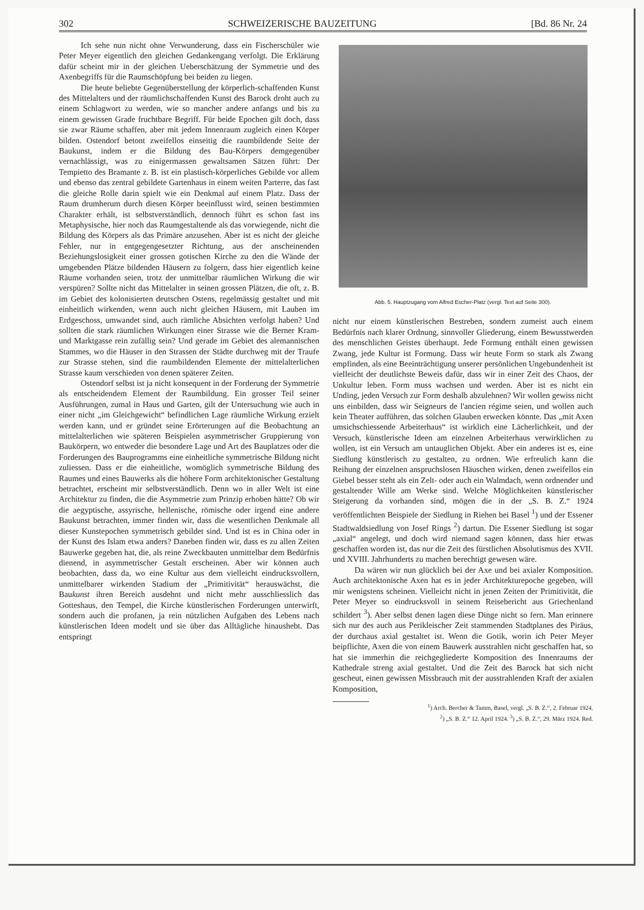302 SCHWEIZERISCHE BAUZEITUNG [Bd. 86 Nr. 24
Ich sehe nun nicht ohne Verwunderung, dass ein Fischerschüler wie Peter Meyer eigentlich den gleichen Gedankengang verfolgt. Die Erklärung dafür scheint mir in der gleichen Ueberschätzung der Symmetrie und des Axenbegriffs für die Raumschöpfung bei beiden zu liegen.
Die heute beliebte Gegenüberstellung der körperlich-schaffenden Kunst des Mittelalters und der räumlichschaffenden Kunst des Barock droht auch zu einem Schlagwort zu werden, wie so mancher andere anfangs und bis zu einem gewissen Grade fruchtbare Begriff. Für beide Epochen gilt doch, dass sie zwar Räume schaffen, aber mit jedem Innenraum zugleich einen Körper bilden. Ostendorf betont zweifellos einseitig die raumbildende Seite der Baukunst, indem er die Bildung des Bau-Körpers demgegenüber vernachlässigt, was zu einigermassen gewaltsamen Sätzen führt: Der Tempietto des Bramante z. B. ist ein plastisch-körperliches Gebilde vor allem und ebenso das zentral gebildete Gartenhaus in einem weiten Parterre, das fast die gleiche Rolle darin spielt wie ein Denkmal auf einem Platz. Dass der Raum drumherum durch diesen Körper beeinflusst wird, seinen bestimmten Charakter erhält, ist selbstverständlich, dennoch führt es schon fast ins Metaphysische, hier noch das Raumgestaltende als das vorwiegende, nicht die Bildung des Körpers als das Primäre anzusehen. Aber ist es nicht der gleiche Fehler, nur in entgegengesetzter Richtung, aus der anscheinenden Beziehungslosigkeit einer grossen gotischen Kirche zu den die Wände der umgebenden Plätze bildenden Häusern zu folgern, dass hier eigentlich keine Räume vorhanden seien, trotz der unmittelbar räumlichen Wirkung die wir verspüren? Sollte nicht das Mittelalter in seinen grossen Plätzen, die oft, z. B. im Gebiet des kolonisierten deutschen Ostens, regelmässig gestaltet und mit einheitlich wirkenden, wenn auch nicht gleichen Häusern, mit Lauben im Erdgeschoss, umwandet sind, auch rämliche Absichten verfolgt haben? Und sollten die stark räumlichen Wirkungen einer Strasse wie die Berner Kram- und Marktgasse rein zufällig sein? Und gerade im Gebiet des alemannischen Stammes, wo die Häuser in den Strassen der Städte durchweg mit der Traufe zur Strasse stehen, sind die raumbildenden Elemente der mittelalterlichen Strasse kaum verschieden von denen späterer Zeiten.
Ostendorf selbst ist ja nicht konsequent in der Forderung der Symmetrie als entscheidendem Element der Raumbildung. Ein grosser Teil seiner Ausführungen, zumal in Haus und Garten, gilt der Untersuchung wie auch in einer nicht „im Gleichgewicht“ befindlichen Lage räumliche Wirkung erzielt werden kann, und er gründet seine Erörterungen auf die Beobachtung an mittelalterlichen wie späteren Beispielen asymmetrischer Gruppierung von Baukörpern, wo entweder die besondere Lage und Art des Bauplatzes oder die Forderungen des Bauprogramms eine einheitliche symmetrische Bildung nicht zuliessen. Dass er die einheitliche, womöglich symmetrische Bildung des Raumes und eines Bauwerks als die höhere Form architektonischer Gestaltung betrachtet, erscheint mir selbstverständlich. Denn wo in aller Welt ist eine Architektur zu finden, die die Asymmetrie zum Prinzip erhoben hätte? Ob wir die aegyptische, assyrische, hellenische, römische oder irgend eine andere Baukunst betrachten, immer finden wir, dass die wesentlichen Denkmale all dieser Kunstepochen symmetrisch gebildet sind. Und ist es in China oder in der Kunst des Islam etwa anders? Daneben finden wir, dass es zu allen Zeiten Bauwerke gegeben hat, die, als reine Zweckbauten unmittelbar dem Bedürfnis dienend, in asymmetrischer Gestalt erscheinen. Aber wir können auch beobachten, dass da, wo eine Kultur aus dem vielleicht eindrucksvollern, unmittelbarer wirkenden Stadium der „Primitivität“ herauswächst, die Baukunst ihren Bereich ausdehnt und nicht mehr ausschliesslich das Gotteshaus, den Tempel, die Kirche künstlerischen Forderungen unterwirft, sondern auch die profanen, ja rein nützlichen Aufgaben des Lebens nach künstlerischen Ideen modelt und sie über das Alltägliche hinaushebt. Das entspringt
Abb. 5. Hauptzugang vom Alfred Escher-Platz (vergl. Text auf Seite 300).
nicht nur einem künstlerischen Bestreben, sondern zumeist auch einem Bedürfnis nach klarer Ordnung, sinnvoller Gliederung, einem Bewusstwerden des menschlichen Geistes überhaupt. Jede Formung enthält einen gewissen Zwang, jede Kultur ist Formung. Dass wir heute Form so stark als Zwang empfinden, als eine Beeinträchtigung unserer persönlichen Ungebundenheit ist vielleicht der deutlichste Beweis dafür, dass wir in einer Zeit des Chaos, der Unkultur leben. Form muss wachsen und werden. Aber ist es nicht ein Unding, jeden Versuch zur Form deshalb abzulehnen? Wir wollen gewiss nicht uns einbilden, dass wir Seigneurs de l'ancien régime seien, und wollen auch kein Theater aufführen, das solchen Glauben erwecken könnte. Das „mit Axen umsichschiessende Arbeiterhaus“ ist wirklich eine Lächerlichkeit, und der Versuch, künstlerische Ideen am einzelnen Arbeiterhaus verwirklichen zu wollen, ist ein Versuch am untauglichen Objekt. Aber ein anderes ist es, eine Siedlung künstlerisch zu gestalten, zu ordnen. Wie erfreulich kann die Reihung der einzelnen anspruchslosen Häuschen wirken, denen zweifellos ein Giebel besser steht als ein Zelt- oder auch ein Walmdach, wenn ordnender und gestaltender Wille am Werke sind. Welche Möglichkeiten künstlerischer Steigerung da vorhanden sind, mögen die in der „S. B. Z.“ 1924 veröffentlichten Beispiele der Siedlung in Riehen bei Basel <sup>1</sup>) und der Essener Stadtwaldsiedlung von Josef Rings <sup>2</sup>) dartun. Die Essener Siedlung ist sogar „axial“ angelegt, und doch wird niemand sagen können, dass hier etwas geschaffen worden ist, das nur die Zeit des fürstlichen Absolutismus des XVII. und XVIII. Jahrhunderts zu machen berechtigt gewesen wäre.
Da wären wir nun glücklich bei der Axe und bei axialer Komposition. Auch architektonische Axen hat es in jeder Architekturepoche gegeben, will mir wenigstens scheinen. Vielleicht nicht in jenen Zeiten der Primitivität, die Peter Meyer so eindrucksvoll in seinem Reisebericht aus Griechenland schildert <sup>3</sup>). Aber selbst denen lagen diese Dinge nicht so fern. Man erinnere sich nur des auch aus Perikleischer Zeit stammenden Stadtplanes des Piräus, der durchaus axial gestaltet ist. Wenn die Gotik, worin ich Peter Meyer beipflichte, Axen die von einem Bauwerk ausstrahlen nicht geschaffen hat, so hat sie immerhin die reichgegliederte Komposition des Innenraums der Kathedrale streng axial gestaltet. Und die Zeit des Barock hat sich nicht gescheut, einen gewissen Missbrauch mit der ausstrahlenden Kraft der axialen Komposition,
<sup>1</sup>) Arch. Bercher & Tamm, Basel, vergl. „S. B. Z.“, 2. Februar 1924.
<sup>2</sup>) „S. B. Z.“ 12. April 1924. <sup>3</sup>) „S. B. Z.“, 29. März 1924. Red.